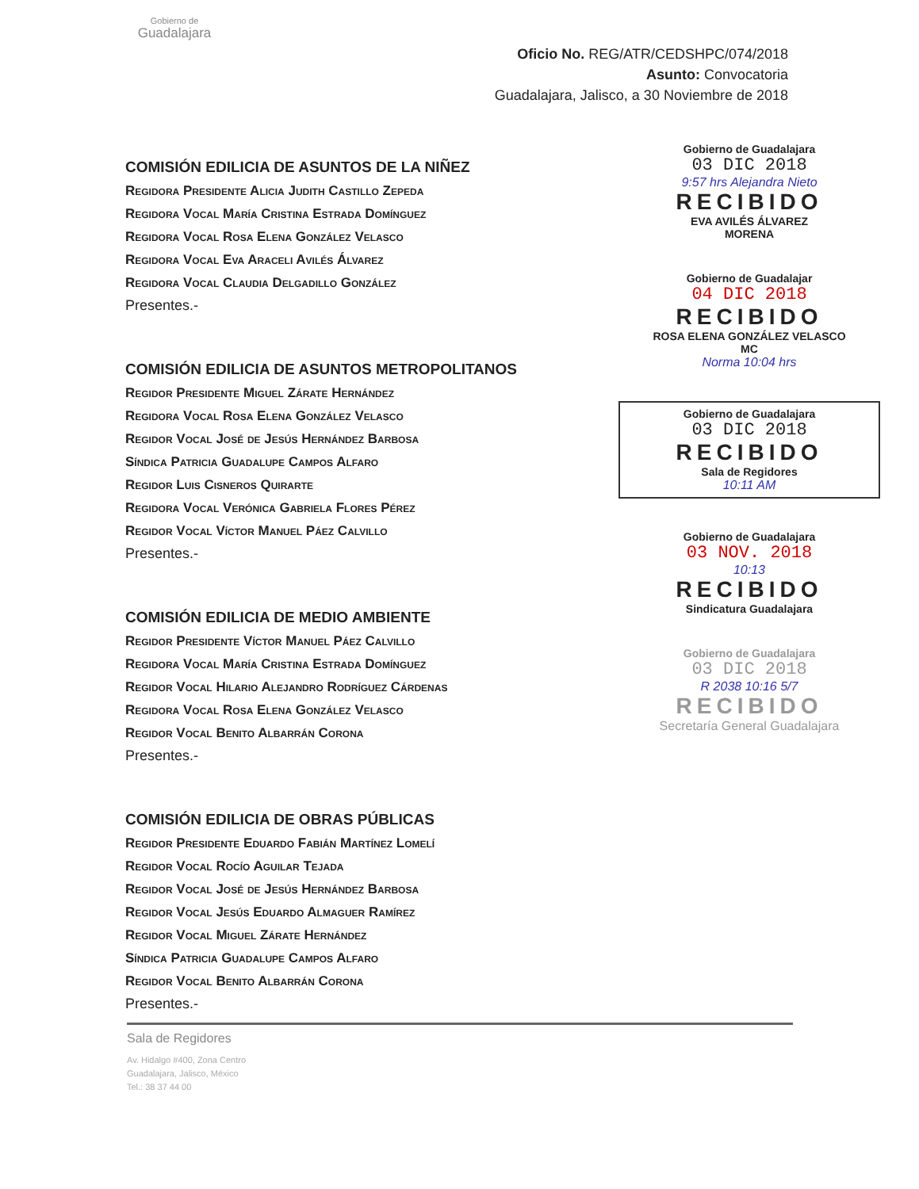Gobierno de
Guadalajara
Oficio No. REG/ATR/CEDSHPC/074/2018
Asunto: Convocatoria
Guadalajara, Jalisco, a 30 Noviembre de 2018
COMISIÓN EDILICIA DE ASUNTOS DE LA NIÑEZ
Regidora Presidente Alicia Judith Castillo Zepeda
Regidora Vocal María Cristina Estrada Domínguez
Regidora Vocal Rosa Elena González Velasco
Regidora Vocal Eva Araceli Avilés Álvarez
Regidora Vocal Claudia Delgadillo González
Presentes.-
COMISIÓN EDILICIA DE ASUNTOS METROPOLITANOS
Regidor Presidente Miguel Zárate Hernández
Regidora Vocal Rosa Elena González Velasco
Regidor Vocal José de Jesús Hernández Barbosa
Síndica Patricia Guadalupe Campos Alfaro
Regidor Luis Cisneros Quirarte
Regidora Vocal Verónica Gabriela Flores Pérez
Regidor Vocal Víctor Manuel Páez Calvillo
Presentes.-
COMISIÓN EDILICIA DE MEDIO AMBIENTE
Regidor Presidente Víctor Manuel Páez Calvillo
Regidora Vocal María Cristina Estrada Domínguez
Regidor Vocal Hilario Alejandro Rodríguez Cárdenas
Regidora Vocal Rosa Elena González Velasco
Regidor Vocal Benito Albarrán Corona
Presentes.-
COMISIÓN EDILICIA DE OBRAS PÚBLICAS
Regidor Presidente Eduardo Fabián Martínez Lomelí
Regidor Vocal Rocío Aguilar Tejada
Regidor Vocal José de Jesús Hernández Barbosa
Regidor Vocal Jesús Eduardo Almaguer Ramírez
Regidor Vocal Miguel Zárate Hernández
Síndica Patricia Guadalupe Campos Alfaro
Regidor Vocal Benito Albarrán Corona
Presentes.-
Gobierno de Guadalajara
03 DIC 2018
9:57 hrs Alejandra Nieto
RECIBIDO
EVA AVILÉS ÁLVAREZ
MORENA
Gobierno de Guadalajar
04 DIC 2018
RECIBIDO
ROSA ELENA GONZÁLEZ VELASCO
MC
Norma 10:04 hrs
Gobierno de Guadalajara
03 DIC 2018
RECIBIDO
Sala de Regidores
10:11 AM
Gobierno de Guadalajara
03 NOV. 2018
10:13
RECIBIDO
Sindicatura Guadalajara
Gobierno de Guadalajara
03 DIC 2018
R 2038 10:16 5/7
RECIBIDO
Secretaría General Guadalajara
Sala de Regidores
Av. Hidalgo #400, Zona Centro
Guadalajara, Jalisco, México
Tel.: 38 37 44 00